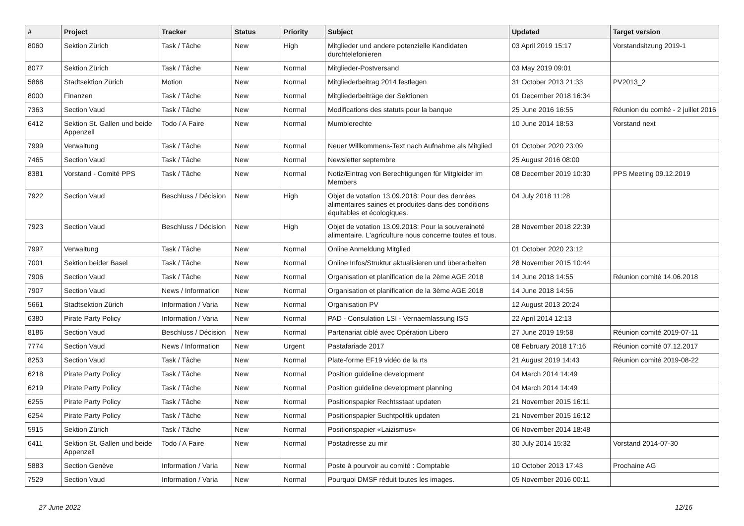| # | Project | Tracker | Status | Priority | Subject | Updated | Target version |
| --- | --- | --- | --- | --- | --- | --- | --- |
| 8060 | Sektion Zürich | Task / Tâche | New | High | Mitglieder und andere potenzielle Kandidaten durchtelefonieren | 03 April 2019 15:17 | Vorstandsitzung 2019-1 |
| 8077 | Sektion Zürich | Task / Tâche | New | Normal | Mitglieder-Postversand | 03 May 2019 09:01 | |
| 5868 | Stadtsektion Zürich | Motion | New | Normal | Mitgliederbeitrag 2014 festlegen | 31 October 2013 21:33 | PV2013_2 |
| 8000 | Finanzen | Task / Tâche | New | Normal | Mitgliederbeiträge der Sektionen | 01 December 2018 16:34 | |
| 7363 | Section Vaud | Task / Tâche | New | Normal | Modifications des statuts pour la banque | 25 June 2016 16:55 | Réunion du comité - 2 juillet 2016 |
| 6412 | Sektion St. Gallen und beide Appenzell | Todo / A Faire | New | Normal | Mumblerechte | 10 June 2014 18:53 | Vorstand next |
| 7999 | Verwaltung | Task / Tâche | New | Normal | Neuer Willkommens-Text nach Aufnahme als Mitglied | 01 October 2020 23:09 | |
| 7465 | Section Vaud | Task / Tâche | New | Normal | Newsletter septembre | 25 August 2016 08:00 | |
| 8381 | Vorstand - Comité PPS | Task / Tâche | New | Normal | Notiz/Eintrag von Berechtigungen für Mitgleider im Members | 08 December 2019 10:30 | PPS Meeting 09.12.2019 |
| 7922 | Section Vaud | Beschluss / Décision | New | High | Objet de votation 13.09.2018: Pour des denrées alimentaires saines et produites dans des conditions équitables et écologiques. | 04 July 2018 11:28 | |
| 7923 | Section Vaud | Beschluss / Décision | New | High | Objet de votation 13.09.2018: Pour la souveraineté alimentaire. L'agriculture nous concerne toutes et tous. | 28 November 2018 22:39 | |
| 7997 | Verwaltung | Task / Tâche | New | Normal | Online Anmeldung Mitglied | 01 October 2020 23:12 | |
| 7001 | Sektion beider Basel | Task / Tâche | New | Normal | Online Infos/Struktur aktualisieren und überarbeiten | 28 November 2015 10:44 | |
| 7906 | Section Vaud | Task / Tâche | New | Normal | Organisation et planification de la 2ème AGE 2018 | 14 June 2018 14:55 | Réunion comité 14.06.2018 |
| 7907 | Section Vaud | News / Information | New | Normal | Organisation et planification de la 3ème AGE 2018 | 14 June 2018 14:56 | |
| 5661 | Stadtsektion Zürich | Information / Varia | New | Normal | Organisation PV | 12 August 2013 20:24 | |
| 6380 | Pirate Party Policy | Information / Varia | New | Normal | PAD - Consulation LSI - Vernaemlassung ISG | 22 April 2014 12:13 | |
| 8186 | Section Vaud | Beschluss / Décision | New | Normal | Partenariat ciblé avec Opération Libero | 27 June 2019 19:58 | Réunion comité 2019-07-11 |
| 7774 | Section Vaud | News / Information | New | Urgent | Pastafariade 2017 | 08 February 2018 17:16 | Réunion comité 07.12.2017 |
| 8253 | Section Vaud | Task / Tâche | New | Normal | Plate-forme EF19 vidéo de la rts | 21 August 2019 14:43 | Réunion comité 2019-08-22 |
| 6218 | Pirate Party Policy | Task / Tâche | New | Normal | Position guideline development | 04 March 2014 14:49 | |
| 6219 | Pirate Party Policy | Task / Tâche | New | Normal | Position guideline development planning | 04 March 2014 14:49 | |
| 6255 | Pirate Party Policy | Task / Tâche | New | Normal | Positionspapier Rechtsstaat updaten | 21 November 2015 16:11 | |
| 6254 | Pirate Party Policy | Task / Tâche | New | Normal | Positionspapier Suchtpolitik updaten | 21 November 2015 16:12 | |
| 5915 | Sektion Zürich | Task / Tâche | New | Normal | Positionspapier «Laizismus» | 06 November 2014 18:48 | |
| 6411 | Sektion St. Gallen und beide Appenzell | Todo / A Faire | New | Normal | Postadresse zu mir | 30 July 2014 15:32 | Vorstand 2014-07-30 |
| 5883 | Section Genève | Information / Varia | New | Normal | Poste à pourvoir au comité : Comptable | 10 October 2013 17:43 | Prochaine AG |
| 7529 | Section Vaud | Information / Varia | New | Normal | Pourquoi DMSF réduit toutes les images. | 05 November 2016 00:11 | |
27 June 2022 12/16